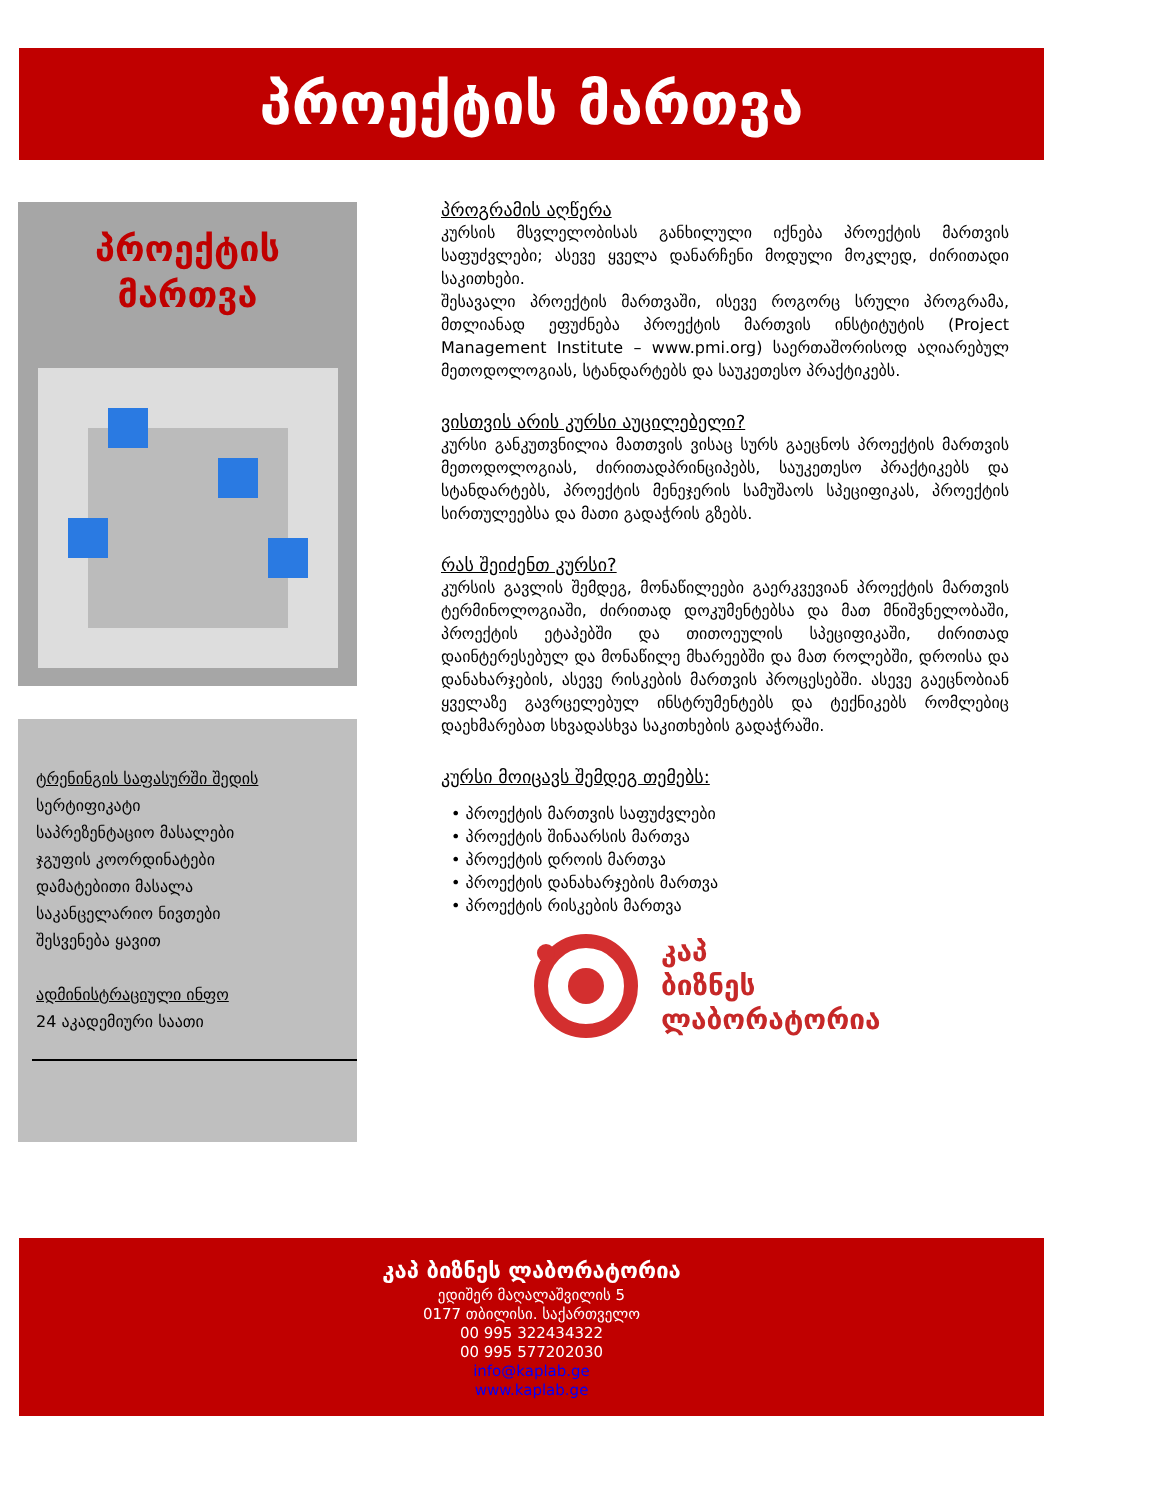პროექტის მართვა
პროექტის
მართვა
ტრენინგის საფასურში შედის
სერტიფიკატი
საპრეზენტაციო მასალები
ჯგუფის კოორდინატები
დამატებითი მასალა
საკანცელარიო ნივთები
შესვენება ყავით
ადმინისტრაციული ინფო
24 აკადემიური საათი
პროგრამის აღწერა
კურსის მსვლელობისას განხილული იქნება პროექტის მართვის საფუძვლები; ასევე ყველა დანარჩენი მოდული მოკლედ, ძირითადი საკითხები.
შესავალი პროექტის მართვაში, ისევე როგორც სრული პროგრამა, მთლიანად ეფუძნება პროექტის მართვის ინსტიტუტის (Project Management Institute – www.pmi.org) საერთაშორისოდ აღიარებულ მეთოდოლოგიას, სტანდარტებს და საუკეთესო პრაქტიკებს.
ვისთვის არის კურსი აუცილებელი?
კურსი განკუთვნილია მათთვის ვისაც სურს გაეცნოს პროექტის მართვის მეთოდოლოგიას, ძირითადპრინციპებს, საუკეთესო პრაქტიკებს და სტანდარტებს, პროექტის მენეჯერის სამუშაოს სპეციფიკას, პროექტის სირთულეებსა და მათი გადაჭრის გზებს.
რას შეიძენთ კურსი?
კურსის გავლის შემდეგ, მონაწილეები გაერკვევიან პროექტის მართვის ტერმინოლოგიაში, ძირითად დოკუმენტებსა და მათ მნიშვნელობაში, პროექტის ეტაპებში და თითოეულის სპეციფიკაში, ძირითად დაინტერესებულ და მონაწილე მხარეებში და მათ როლებში, დროისა და დანახარჯების, ასევე რისკების მართვის პროცესებში. ასევე გაეცნობიან ყველაზე გავრცელებულ ინსტრუმენტებს და ტექნიკებს რომლებიც დაეხმარებათ სხვადასხვა საკითხების გადაჭრაში.
კურსი მოიცავს შემდეგ თემებს:
• პროექტის მართვის საფუძვლები
• პროექტის შინაარსის მართვა
• პროექტის დროის მართვა
• პროექტის დანახარჯების მართვა
• პროექტის რისკების მართვა
კაპ
ბიზნეს
ლაბორატორია
კაპ ბიზნეს ლაბორატორია
ედიშერ მაღალაშვილის 5
0177 თბილისი. საქართველო
00 995 322434322
00 995 577202030
info@kaplab.ge
www.kaplab.ge